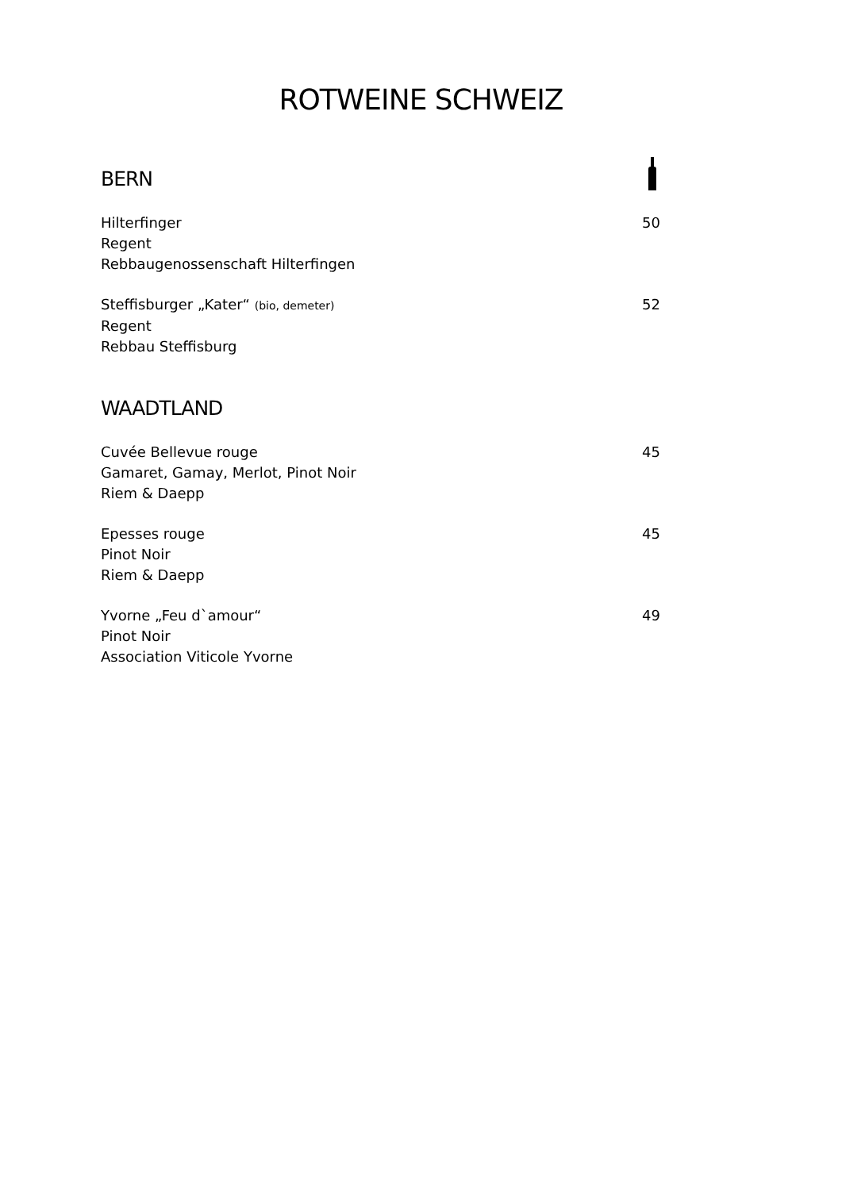ROTWEINE SCHWEIZ
BERN
Hilterfinger
Regent
Rebbaugenossenschaft Hilterfingen
50
Steffisburger „Kater“ (bio, demeter)
Regent
Rebbau Steffisburg
52
WAADTLAND
Cuvée Bellevue rouge
Gamaret, Gamay, Merlot, Pinot Noir
Riem & Daepp
45
Epesses rouge
Pinot Noir
Riem & Daepp
45
Yvorne „Feu d`amour“
Pinot Noir
Association Viticole Yvorne
49